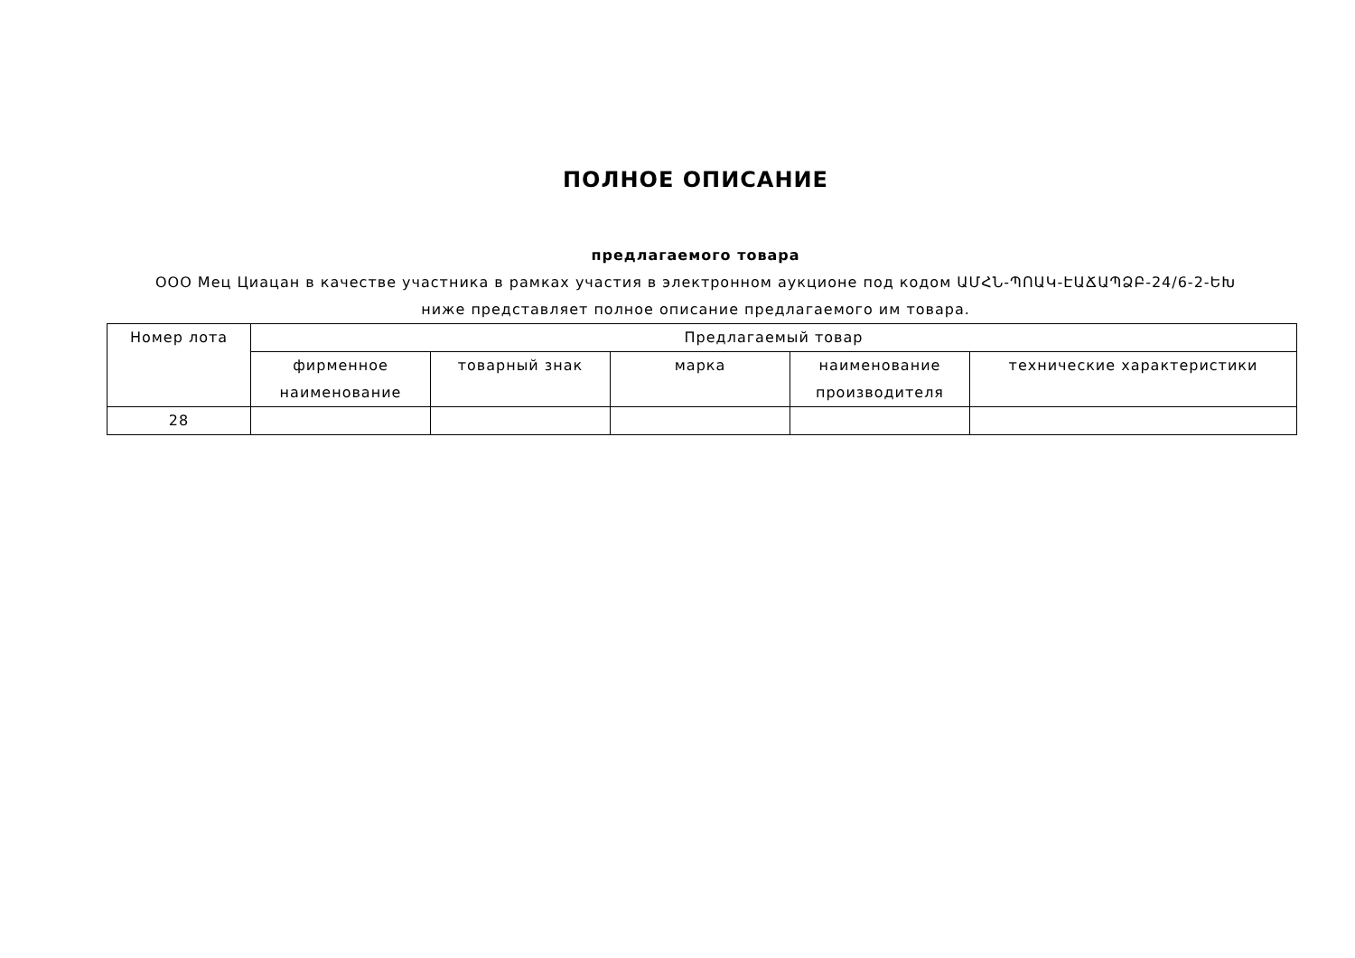ПОЛНОЕ ОПИСАНИЕ
предлагаемого товара
ООО Мец Циацан в качестве участника в рамках участия в электронном аукционе под кодом ԱՄՀՆ-ՊՈԱԿ-ԷԱՃԱՊՁԲ-24/6-2-ԵԽ
ниже представляет полное описание предлагаемого им товара.
| Номер лота | Предлагаемый товар | | | | |
| --- | --- | --- | --- | --- | --- |
| | фирменное наименование | товарный знак | марка | наименование производителя | технические характеристики |
| 28 | | | | | |